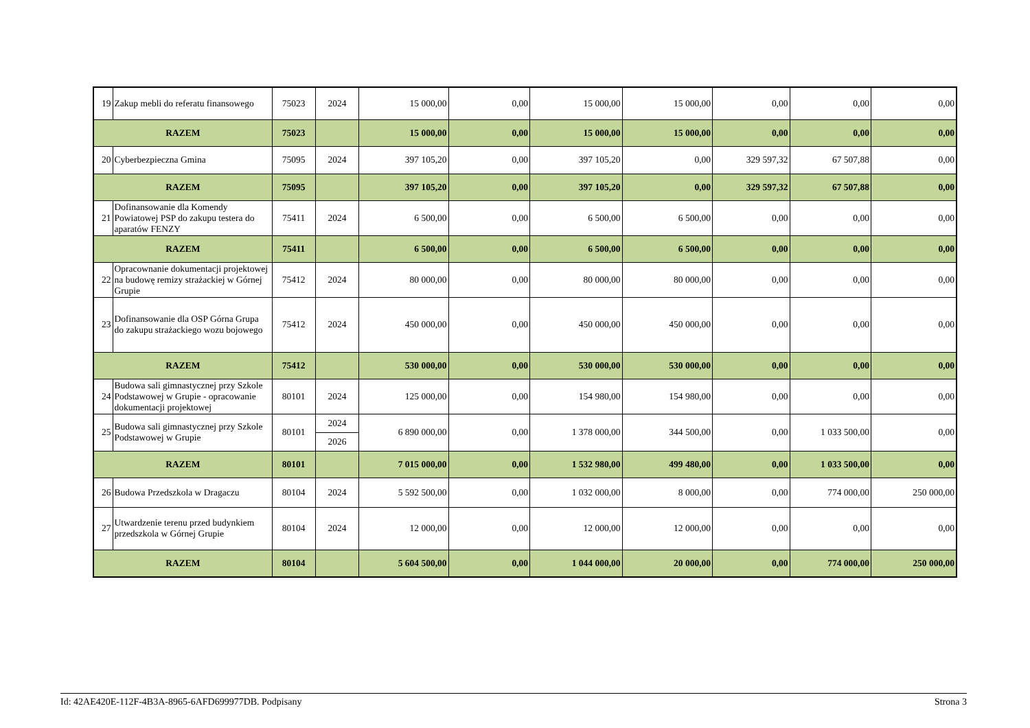| 19 | Zakup mebli do referatu finansowego | 75023 | 2024 | 15 000,00 | 0,00 | 15 000,00 | 15 000,00 | 0,00 | 0,00 | 0,00 |
| RAZEM | | 75023 | | 15 000,00 | 0,00 | 15 000,00 | 15 000,00 | 0,00 | 0,00 | 0,00 |
| 20 | Cyberbezpieczna Gmina | 75095 | 2024 | 397 105,20 | 0,00 | 397 105,20 | 0,00 | 329 597,32 | 67 507,88 | 0,00 |
| RAZEM | | 75095 | | 397 105,20 | 0,00 | 397 105,20 | 0,00 | 329 597,32 | 67 507,88 | 0,00 |
| 21 | Dofinansowanie dla Komendy Powiatowej PSP do zakupu testera do aparatów FENZY | 75411 | 2024 | 6 500,00 | 0,00 | 6 500,00 | 6 500,00 | 0,00 | 0,00 | 0,00 |
| RAZEM | | 75411 | | 6 500,00 | 0,00 | 6 500,00 | 6 500,00 | 0,00 | 0,00 | 0,00 |
| 22 | Opracownanie dokumentacji projektowej na budowę remizy strażackiej w Górnej Grupie | 75412 | 2024 | 80 000,00 | 0,00 | 80 000,00 | 80 000,00 | 0,00 | 0,00 | 0,00 |
| 23 | Dofinansowanie dla OSP Górna Grupa do zakupu strażackiego wozu bojowego | 75412 | 2024 | 450 000,00 | 0,00 | 450 000,00 | 450 000,00 | 0,00 | 0,00 | 0,00 |
| RAZEM | | 75412 | | 530 000,00 | 0,00 | 530 000,00 | 530 000,00 | 0,00 | 0,00 | 0,00 |
| 24 | Budowa sali gimnastycznej przy Szkole Podstawowej w Grupie - opracowanie dokumentacji projektowej | 80101 | 2024 | 125 000,00 | 0,00 | 154 980,00 | 154 980,00 | 0,00 | 0,00 | 0,00 |
| 25 | Budowa sali gimnastycznej przy Szkole Podstawowej w Grupie | 80101 | 2024 | 6 890 000,00 | 0,00 | 1 378 000,00 | 344 500,00 | 0,00 | 1 033 500,00 | 0,00 |
| | | | 2026 | | | | | | | |
| RAZEM | | 80101 | | 7 015 000,00 | 0,00 | 1 532 980,00 | 499 480,00 | 0,00 | 1 033 500,00 | 0,00 |
| 26 | Budowa Przedszkola w Dragaczu | 80104 | 2024 | 5 592 500,00 | 0,00 | 1 032 000,00 | 8 000,00 | 0,00 | 774 000,00 | 250 000,00 |
| 27 | Utwardzenie terenu przed budynkiem przedszkola w Górnej Grupie | 80104 | 2024 | 12 000,00 | 0,00 | 12 000,00 | 12 000,00 | 0,00 | 0,00 | 0,00 |
| RAZEM | | 80104 | | 5 604 500,00 | 0,00 | 1 044 000,00 | 20 000,00 | 0,00 | 774 000,00 | 250 000,00 |
Id: 42AE420E-112F-4B3A-8965-6AFD699977DB. Podpisany Strona 3